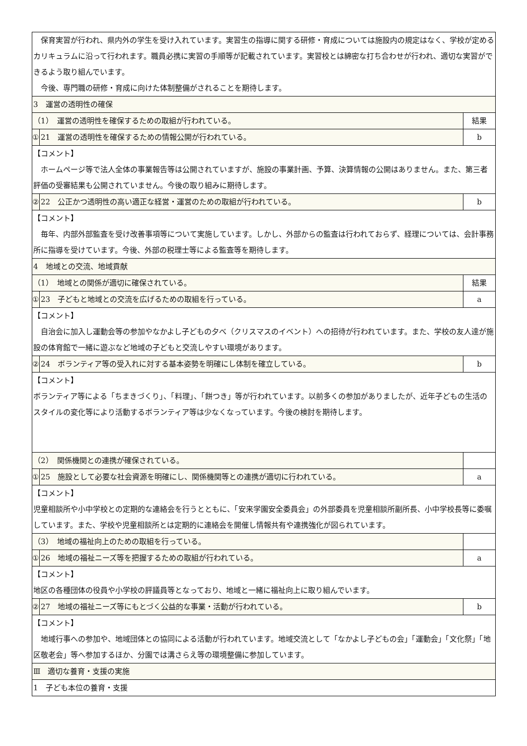| 保育実習が行われ、県内外の学生を受け入れています。実習生の指導に関する研修・育成については施設内の規定はなく、学校が定めるカリキュラムに沿って行われます。職員必携に実習の手順等が記載されています。実習校とは綿密な打ち合わせが行われ、適切な実習ができるよう取り組んでいます。 今後、専門職の研修・育成に向けた体制整備がされることを期待します。 | | |
| 3 運営の透明性の確保 | | |
| （1） 運営の透明性を確保するための取組が行われている。 | | 結果 |
| ① | 21 運営の透明性を確保するための情報公開が行われている。 | b |
| 【コメント】 ホームページ等で法人全体の事業報告等は公開されていますが、施設の事業計画、予算、決算情報の公開はありません。また、第三者評価の受審結果も公開されていません。今後の取り組みに期待します。 | | |
| ② | 22 公正かつ透明性の高い適正な経営・運営のための取組が行われている。 | b |
| 【コメント】 毎年、内部外部監査を受け改善事項等について実施しています。しかし、外部からの監査は行われておらず、経理については、会計事務所に指導を受けています。今後、外部の税理士等による監査等を期待します。 | | |
| 4 地域との交流、地域貢献 | | |
| （1） 地域との関係が適切に確保されている。 | | 結果 |
| ① | 23 子どもと地域との交流を広げるための取組を行っている。 | a |
| 【コメント】 自治会に加入し運動会等の参加やなかよし子どもの夕べ（クリスマスのイベント）への招待が行われています。また、学校の友人達が施設の体育館で一緒に遊ぶなど地域の子どもと交流しやすい環境があります。 | | |
| ② | 24 ボランティア等の受入れに対する基本姿勢を明確にし体制を確立している。 | b |
| 【コメント】 ボランティア等による「ちまきづくり」、「料理」、「餅つき」等が行われています。以前多くの参加がありましたが、近年子どもの生活のスタイルの変化等により活動するボランティア等は少なくなっています。今後の検討を期待します。 | | |
| （2） 関係機関との連携が確保されている。 | | |
| ① | 25 施設として必要な社会資源を明確にし、関係機関等との連携が適切に行われている。 | a |
| 【コメント】 児童相談所や小中学校との定期的な連絡会を行うとともに、「安来学園安全委員会」の外部委員を児童相談所副所長、小中学校長等に委嘱しています。また、学校や児童相談所とは定期的に連絡会を開催し情報共有や連携強化が図られています。 | | |
| （3） 地域の福祉向上のための取組を行っている。 | | |
| ① | 26 地域の福祉ニーズ等を把握するための取組が行われている。 | a |
| 【コメント】 地区の各種団体の役員や小学校の評議員等となっており、地域と一緒に福祉向上に取り組んでいます。 | | |
| ② | 27 地域の福祉ニーズ等にもとづく公益的な事業・活動が行われている。 | b |
| 【コメント】 地域行事への参加や、地域団体との協同による活動が行われています。地域交流として「なかよし子どもの会」「運動会」「文化祭」「地区敬老会」等へ参加するほか、分園では溝さらえ等の環境整備に参加しています。 | | |
| Ⅲ 適切な養育・支援の実施 | | |
| 1 子ども本位の養育・支援 | | |